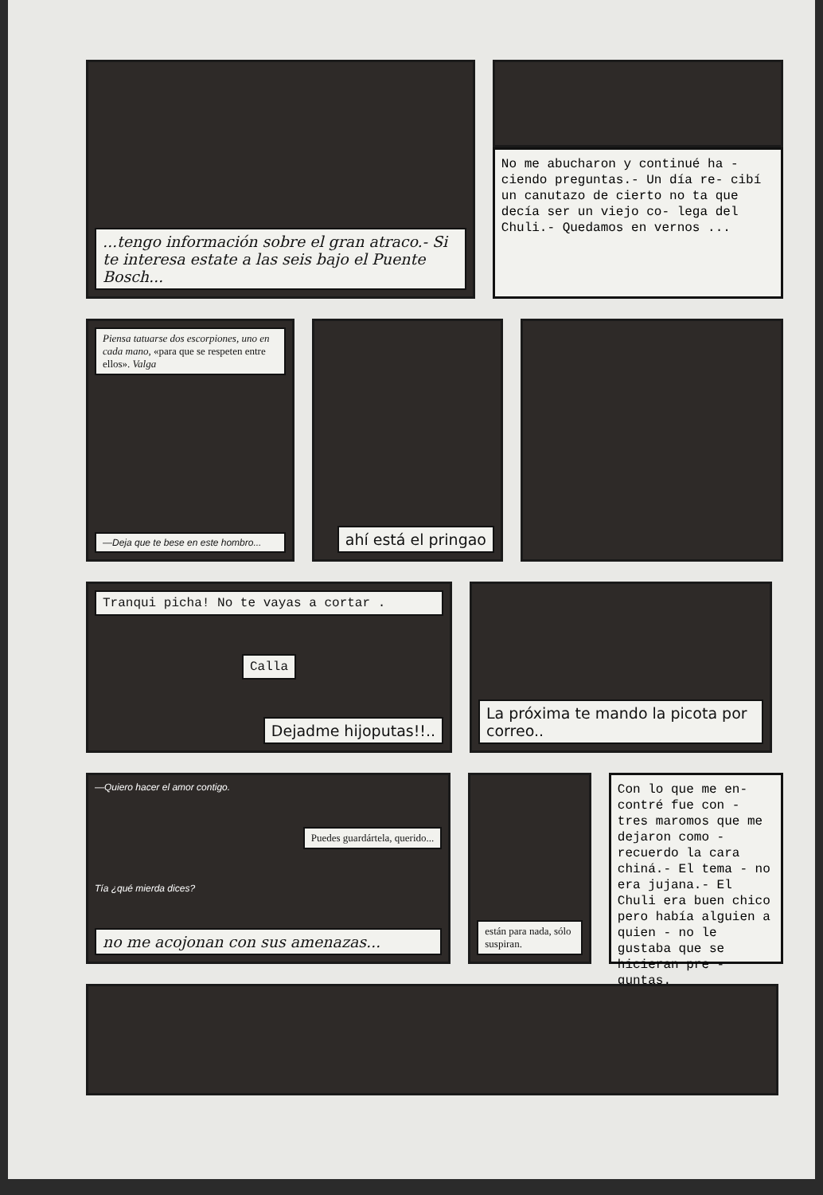...tengo información sobre el gran atraco.- Si te interesa estate a las seis bajo el Puente Bosch...
No me abucharon y continué ha - ciendo preguntas.- Un día re- cibí un canutazo de cierto no ta que decía ser un viejo co- lega del Chuli.- Quedamos en vernos ...
Piensa tatuarse dos escorpiones, uno en cada mano, «para que se respeten entre ellos». Valga
—Deja que te bese en este hombro...
ahí está el pringao
Tranqui picha! No te vayas a cortar .
Calla
Dejadme hijoputas!!..
La próxima te mando la picota por correo..
—Quiero hacer el amor contigo.
Puedes guardártela, querido...
Tía ¿qué mierda dices?
no me acojonan con sus amenazas...
están para nada, sólo suspiran.
Con lo que me en- contré fue con - tres maromos que me dejaron como - recuerdo la cara chiná.- El tema - no era jujana.- El Chuli era buen chico pero había alguien a quien - no le gustaba que se hicieran pre - guntas.